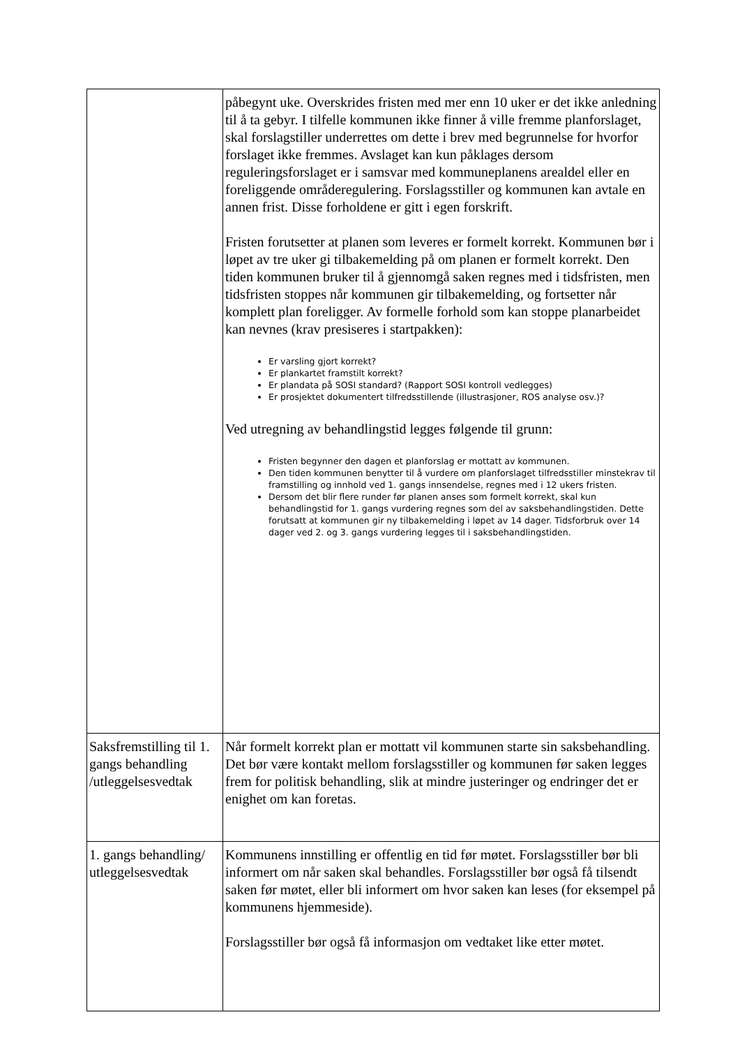| | påbegynt uke. Overskrides fristen med mer enn 10 uker er det ikke anledning til å ta gebyr. I tilfelle kommunen ikke finner å ville fremme planforslaget, skal forslagstiller underrettes om dette i brev med begrunnelse for hvorfor forslaget ikke fremmes. Avslaget kan kun påklages dersom reguleringsforslaget er i samsvar med kommuneplanens arealdel eller en foreliggende områderegulering. Forslagsstiller og kommunen kan avtale en annen frist. Disse forholdene er gitt i egen forskrift. Fristen forutsetter at planen som leveres er formelt korrekt. Kommunen bør i løpet av tre uker gi tilbakemelding på om planen er formelt korrekt. Den tiden kommunen bruker til å gjennomgå saken regnes med i tidsfristen, men tidsfristen stoppes når kommunen gir tilbakemelding, og fortsetter når komplett plan foreligger. Av formelle forhold som kan stoppe planarbeidet kan nevnes (krav presiseres i startpakken): Er varsling gjort korrekt? Er plankartet framstilt korrekt? Er plandata på SOSI standard? (Rapport SOSI kontroll vedlegges) Er prosjektet dokumentert tilfredsstillende (illustrasjoner, ROS analyse osv.)? Ved utregning av behandlingstid legges følgende til grunn: Fristen begynner den dagen et planforslag er mottatt av kommunen. Den tiden kommunen benytter til å vurdere om planforslaget tilfredsstiller minstekrav til framstilling og innhold ved 1. gangs innsendelse, regnes med i 12 ukers fristen. Dersom det blir flere runder før planen anses som formelt korrekt, skal kun behandlingstid for 1. gangs vurdering regnes som del av saksbehandlingstiden. Dette forutsatt at kommunen gir ny tilbakemelding i løpet av 14 dager. Tidsforbruk over 14 dager ved 2. og 3. gangs vurdering legges til i saksbehandlingstiden. |
| Saksfremstilling til 1. gangs behandling /utleggelsesvedtak | Når formelt korrekt plan er mottatt vil kommunen starte sin saksbehandling. Det bør være kontakt mellom forslagsstiller og kommunen før saken legges frem for politisk behandling, slik at mindre justeringer og endringer det er enighet om kan foretas. |
| 1. gangs behandling/ utleggelsesvedtak | Kommunens innstilling er offentlig en tid før møtet. Forslagsstiller bør bli informert om når saken skal behandles. Forslagsstiller bør også få tilsendt saken før møtet, eller bli informert om hvor saken kan leses (for eksempel på kommunens hjemmeside). Forslagsstiller bør også få informasjon om vedtaket like etter møtet. |